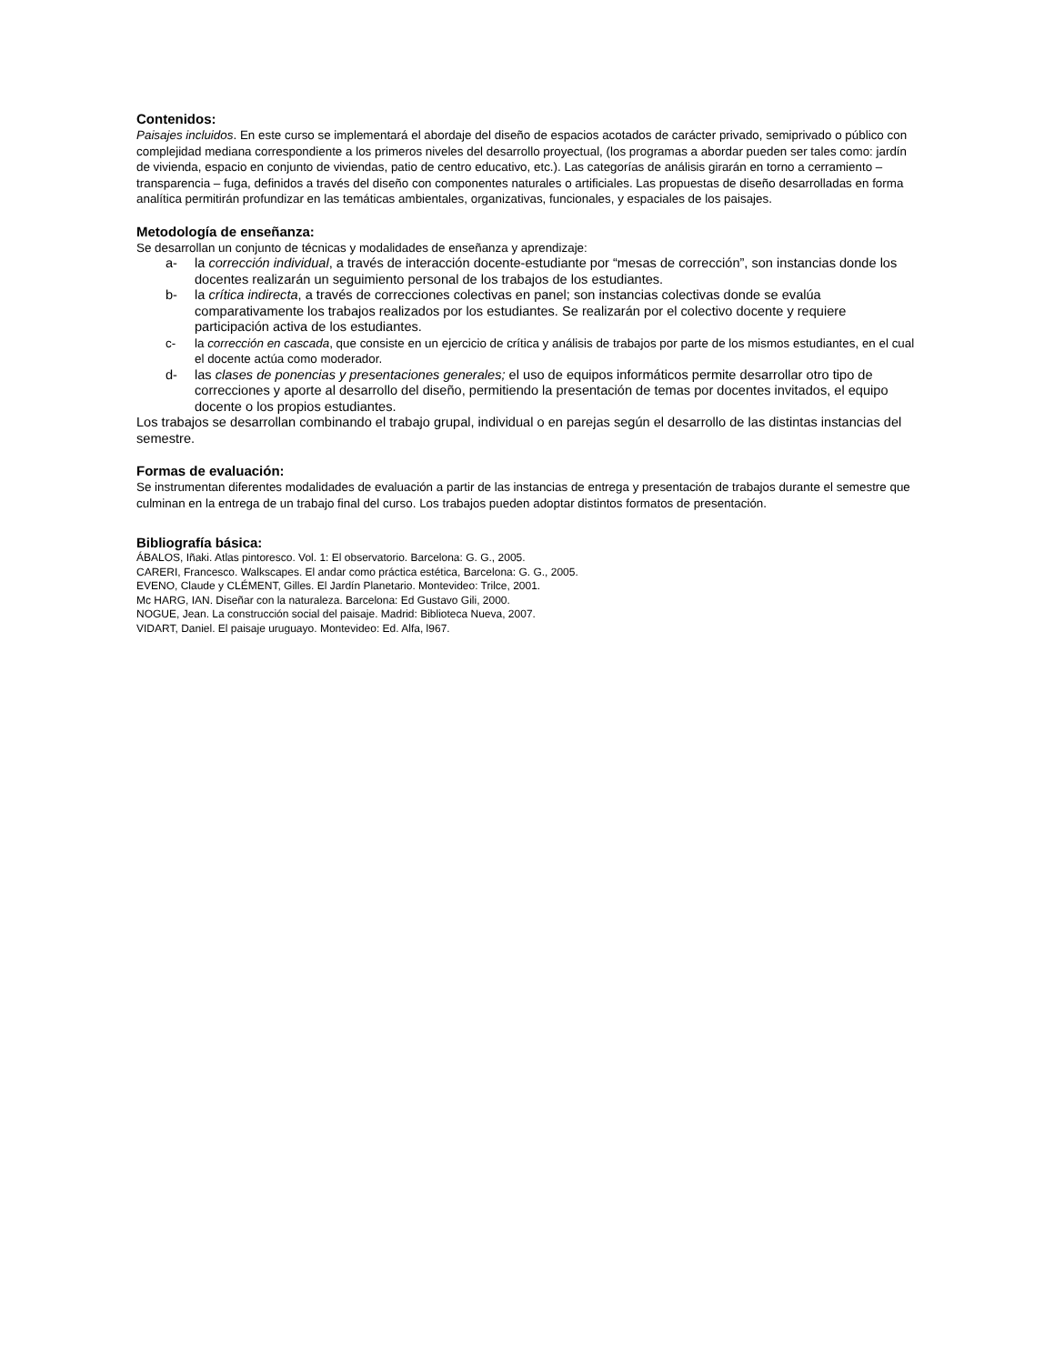Contenidos:
Paisajes incluidos. En este curso se implementará el abordaje del diseño de espacios acotados de carácter privado, semiprivado o público con complejidad mediana correspondiente a los primeros niveles del desarrollo proyectual, (los programas a abordar pueden ser tales como: jardín de vivienda, espacio en conjunto de viviendas, patio de centro educativo, etc.). Las categorías de análisis girarán en torno a cerramiento – transparencia – fuga, definidos a través del diseño con componentes naturales o artificiales. Las propuestas de diseño desarrolladas en forma analítica permitirán profundizar en las temáticas ambientales, organizativas, funcionales, y espaciales de los paisajes.
Metodología de enseñanza:
Se desarrollan un conjunto de técnicas y modalidades de enseñanza y aprendizaje:
a- la corrección individual, a través de interacción docente-estudiante por “mesas de corrección”, son instancias donde los docentes realizarán un seguimiento personal de los trabajos de los estudiantes.
b- la crítica indirecta, a través de correcciones colectivas en panel; son instancias colectivas donde se evalúa comparativamente los trabajos realizados por los estudiantes. Se realizarán por el colectivo docente y requiere participación activa de los estudiantes.
c- la corrección en cascada, que consiste en un ejercicio de crítica y análisis de trabajos por parte de los mismos estudiantes, en el cual el docente actúa como moderador.
d- las clases de ponencias y presentaciones generales; el uso de equipos informáticos permite desarrollar otro tipo de correcciones y aporte al desarrollo del diseño, permitiendo la presentación de temas por docentes invitados, el equipo docente o los propios estudiantes.
Los trabajos se desarrollan combinando el trabajo grupal, individual o en parejas según el desarrollo de las distintas instancias del semestre.
Formas de evaluación:
Se instrumentan diferentes modalidades de evaluación a partir de las instancias de entrega y presentación de trabajos durante el semestre que culminan en la entrega de un trabajo final del curso. Los trabajos pueden adoptar distintos formatos de presentación.
Bibliografía básica:
ÁBALOS, Iñaki. Atlas pintoresco. Vol. 1: El observatorio. Barcelona: G. G., 2005.
CARERI, Francesco. Walkscapes. El andar como práctica estética, Barcelona: G. G., 2005.
EVENO, Claude y CLÉMENT, Gilles. El Jardín Planetario. Montevideo: Trilce, 2001.
Mc HARG, IAN. Diseñar con la naturaleza. Barcelona: Ed Gustavo Gili, 2000.
NOGUE, Jean. La construcción social del paisaje. Madrid: Biblioteca Nueva, 2007.
VIDART, Daniel. El paisaje uruguayo. Montevideo: Ed. Alfa, l967.